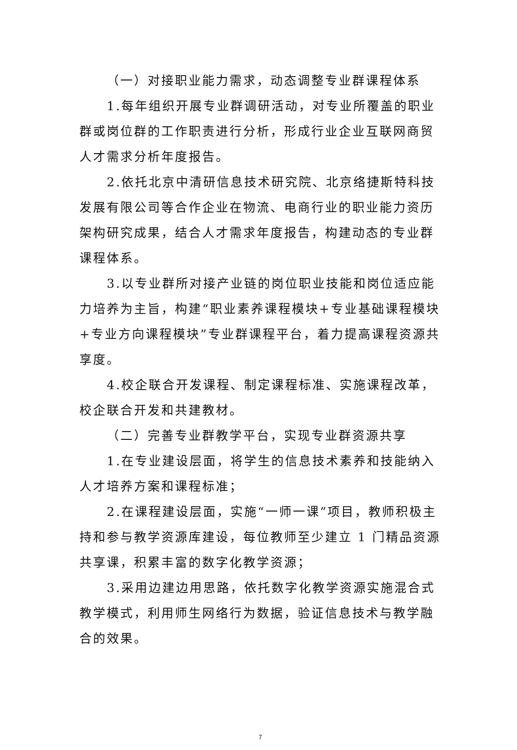（一）对接职业能力需求，动态调整专业群课程体系
1.每年组织开展专业群调研活动，对专业所覆盖的职业群或岗位群的工作职责进行分析，形成行业企业互联网商贸人才需求分析年度报告。
2.依托北京中清研信息技术研究院、北京络捷斯特科技发展有限公司等合作企业在物流、电商行业的职业能力资历架构研究成果，结合人才需求年度报告，构建动态的专业群课程体系。
3.以专业群所对接产业链的岗位职业技能和岗位适应能力培养为主旨，构建“职业素养课程模块+专业基础课程模块+专业方向课程模块”专业群课程平台，着力提高课程资源共享度。
4.校企联合开发课程、制定课程标准、实施课程改革，校企联合开发和共建教材。
（二）完善专业群教学平台，实现专业群资源共享
1.在专业建设层面，将学生的信息技术素养和技能纳入人才培养方案和课程标准；
2.在课程建设层面，实施“一师一课”项目，教师积极主持和参与教学资源库建设，每位教师至少建立 1 门精品资源共享课，积累丰富的数字化教学资源；
3.采用边建边用思路，依托数字化教学资源实施混合式教学模式，利用师生网络行为数据，验证信息技术与教学融合的效果。
7